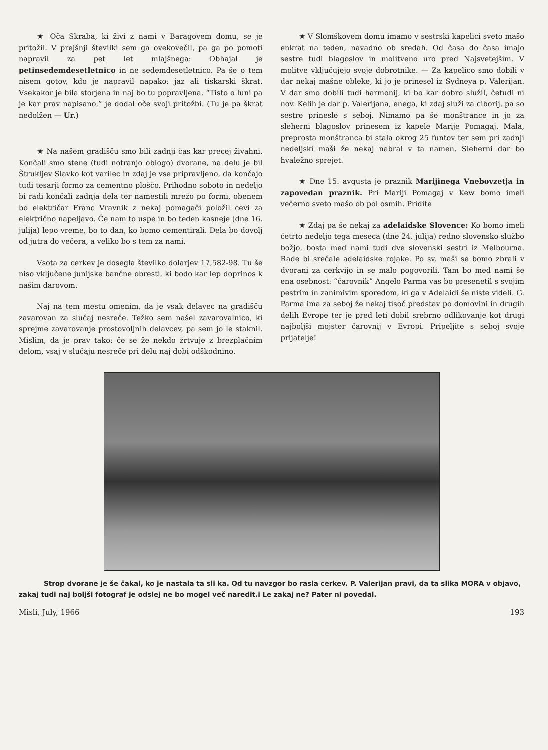★ Oča Skraba, ki živi z nami v Baragovem domu, se je pritožil. V prejšnji številki sem ga ovekovečil, pa ga po pomoti napravil za pet let mlajšnega: Obhajal je petinsedemdesetletnico in ne sedemdesetletnico. Pa še o tem nisem gotov, kdo je napravil napako: jaz ali tiskarski škrat. Vsekakor je bila storjena in naj bo tu popravljena. “Tisto o luni pa je kar prav napisano,” je dodal oče svoji pritožbi. (Tu je pa škrat nedolžen — Ur.)
★ Na našem gradišču smo bili zadnji čas kar precej živahni. Končali smo stene (tudi notranjo oblogo) dvorane, na delu je bil Štrukljev Slavko kot varilec in zdaj je vse pripravljeno, da končajo tudi tesarji formo za cementno ploščo. Prihodno soboto in nedeljo bi radi končali zadnja dela ter namestili mrežo po formi, obenem bo električar Franc Vravnik z nekaj pomagači položil cevi za električno napeljavo. Če nam to uspe in bo teden kasneje (dne 16. julija) lepo vreme, bo to dan, ko bomo cementirali. Dela bo dovolj od jutra do večera, a veliko bo s tem za nami.
Vsota za cerkev je dosegla številko dolarjev 17,582-98. Tu še niso vključene junijske bančne obresti, ki bodo kar lep doprinos k našim darovom.
Naj na tem mestu omenim, da je vsak delavec na gradišču zavarovan za slučaj nesreče. Težko sem našel zavarovalnico, ki sprejme zavarovanje prostovoljnih delavcev, pa sem jo le staknil. Mislim, da je prav tako: če se že nekdo žrtvuje z brezplačnim delom, vsaj v slučaju nesreče pri delu naj dobi odškodnino.
★ V Slomškovem domu imamo v sestrski kapelici sveto mašo enkrat na teden, navadno ob sredah. Od časa do časa imajo sestre tudi blagoslov in molitveno uro pred Najsvetejšim. V molitve vključujejo svoje dobrotnike. — Za kapelico smo dobili v dar nekaj mašne obleke, ki jo je prinesel iz Sydneya p. Valerijan. V dar smo dobili tudi harmonij, ki bo kar dobro služil, četudi ni nov. Kelih je dar p. Valerijana, enega, ki zdaj služi za ciborij, pa so sestre prinesle s seboj. Nimamo pa še monštrance in jo za sleherni blagoslov prinesem iz kapele Marije Pomagaj. Mala, preprosta monštranca bi stala okrog 25 funtov ter sem pri zadnji nedeljski maši že nekaj nabral v ta namen. Sleherni dar bo hvaležno sprejet.
★ Dne 15. avgusta je praznik Marijinega Vnebovzetja in zapovedan praznik. Pri Mariji Pomagaj v Kew bomo imeli večerno sveto mašo ob pol osmih. Pridite
★ Zdaj pa še nekaj za adelaidske Slovence: Ko bomo imeli četrto nedeljo tega meseca (dne 24. julija) redno slovensko službo božjo, bosta med nami tudi dve slovenski sestri iz Melbourna. Rade bi srečale adelaidske rojake. Po sv. maši se bomo zbrali v dvorani za cerkvijo in se malo pogovorili. Tam bo med nami še ena osebnost: “čarovnik” Angelo Parma vas bo presenetil s svojim pestrim in zanimivim sporedom, ki ga v Adelaidi še niste videli. G. Parma ima za seboj že nekaj tisoč predstav po domovini in drugih delih Evrope ter je pred leti dobil srebrno odlikovanje kot drugi najboljši mojster čarovnij v Evropi. Pripeljite s seboj svoje prijatelje!
Strop dvorane je še čakal, ko je nastala ta sli ka. Od tu navzgor bo rasla cerkev. P. Valerijan pravi, da ta slika MORA v objavo, zakaj tudi naj boljši fotograf je odslej ne bo mogel več naredit.i Le zakaj ne? Pater ni povedal.
Misli, July, 1966 193